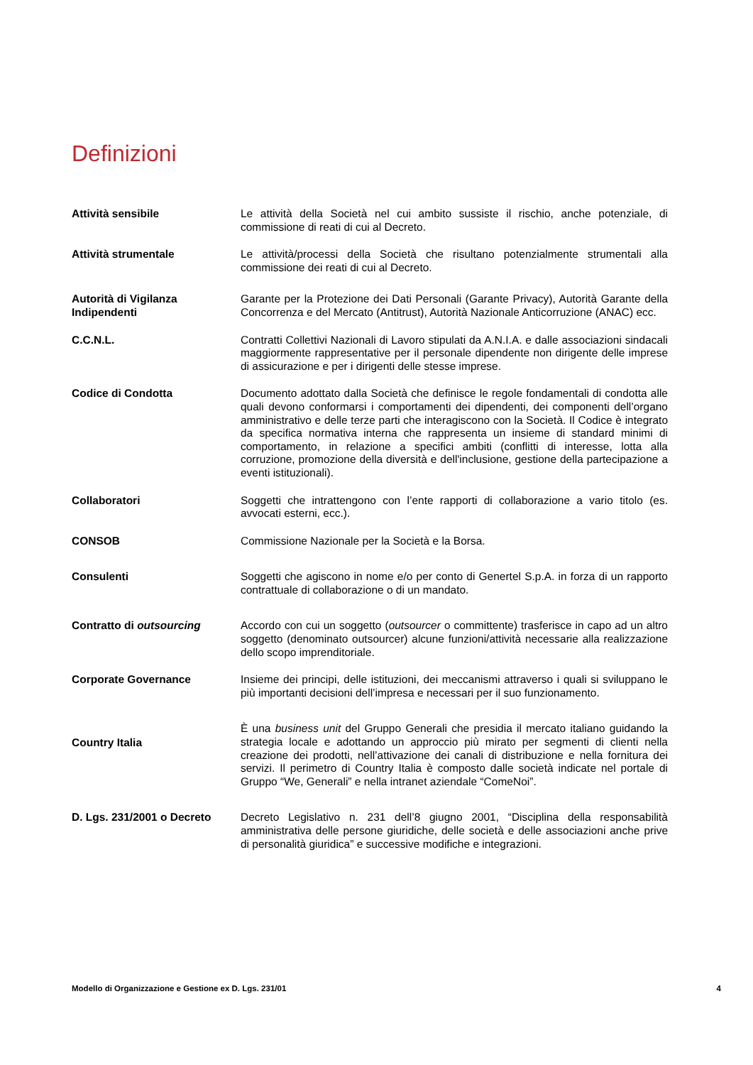Definizioni
| Attività sensibile | Le attività della Società nel cui ambito sussiste il rischio, anche potenziale, di commissione di reati di cui al Decreto. |
| Attività strumentale | Le attività/processi della Società che risultano potenzialmente strumentali alla commissione dei reati di cui al Decreto. |
| Autorità di Vigilanza Indipendenti | Garante per la Protezione dei Dati Personali (Garante Privacy), Autorità Garante della Concorrenza e del Mercato (Antitrust), Autorità Nazionale Anticorruzione (ANAC) ecc. |
| C.C.N.L. | Contratti Collettivi Nazionali di Lavoro stipulati da A.N.I.A. e dalle associazioni sindacali maggiormente rappresentative per il personale dipendente non dirigente delle imprese di assicurazione e per i dirigenti delle stesse imprese. |
| Codice di Condotta | Documento adottato dalla Società che definisce le regole fondamentali di condotta alle quali devono conformarsi i comportamenti dei dipendenti, dei componenti dell’organo amministrativo e delle terze parti che interagiscono con la Società. Il Codice è integrato da specifica normativa interna che rappresenta un insieme di standard minimi di comportamento, in relazione a specifici ambiti (conflitti di interesse, lotta alla corruzione, promozione della diversità e dell'inclusione, gestione della partecipazione a eventi istituzionali). |
| Collaboratori | Soggetti che intrattengono con l’ente rapporti di collaborazione a vario titolo (es. avvocati esterni, ecc.). |
| CONSOB | Commissione Nazionale per la Società e la Borsa. |
| Consulenti | Soggetti che agiscono in nome e/o per conto di Genertel S.p.A. in forza di un rapporto contrattuale di collaborazione o di un mandato. |
| Contratto di outsourcing | Accordo con cui un soggetto ( outsourcer o committente) trasferisce in capo ad un altro soggetto (denominato outsourcer) alcune funzioni/attività necessarie alla realizzazione dello scopo imprenditoriale. |
| Corporate Governance | Insieme dei principi, delle istituzioni, dei meccanismi attraverso i quali si sviluppano le più importanti decisioni dell’impresa e necessari per il suo funzionamento. |
| Country Italia | È una business unit del Gruppo Generali che presidia il mercato italiano guidando la strategia locale e adottando un approccio più mirato per segmenti di clienti nella creazione dei prodotti, nell’attivazione dei canali di distribuzione e nella fornitura dei servizi. Il perimetro di Country Italia è composto dalle società indicate nel portale di Gruppo “We, Generali” e nella intranet aziendale “ComeNoi”. |
| D. Lgs. 231/2001 o Decreto | Decreto Legislativo n. 231 dell’8 giugno 2001, “Disciplina della responsabilità amministrativa delle persone giuridiche, delle società e delle associazioni anche prive di personalità giuridica” e successive modifiche e integrazioni. |
Modello di Organizzazione e Gestione ex D. Lgs. 231/01 4